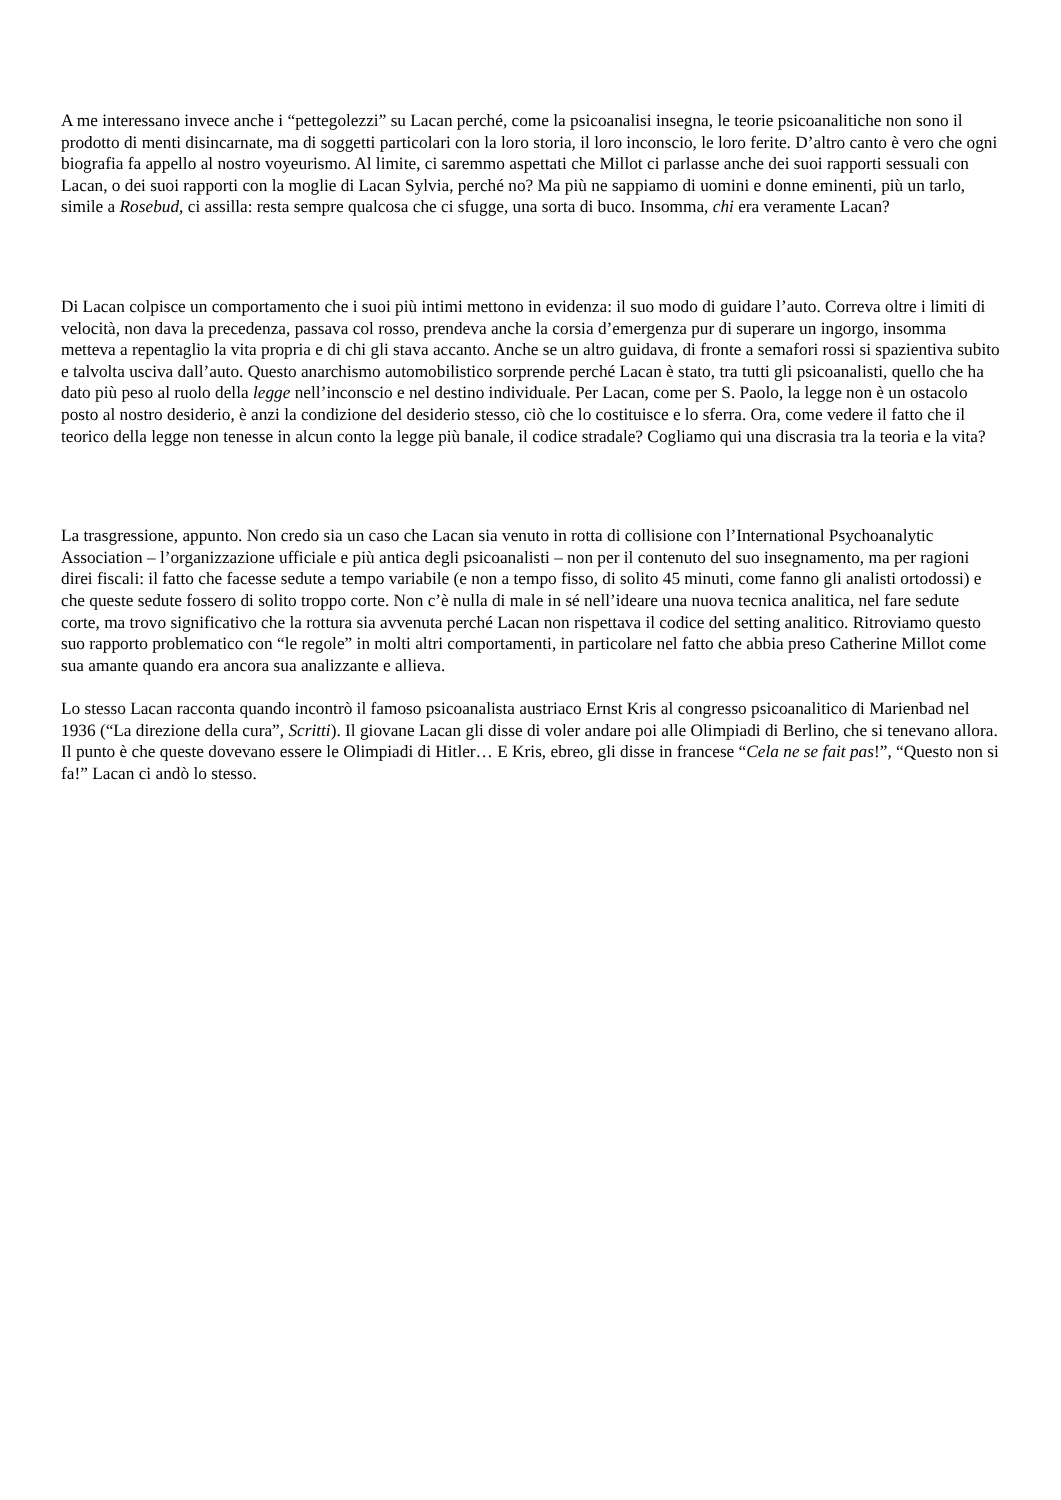A me interessano invece anche i “pettegolezzi” su Lacan perché, come la psicoanalisi insegna, le teorie psicoanalitiche non sono il prodotto di menti disincarnate, ma di soggetti particolari con la loro storia, il loro inconscio, le loro ferite. D’altro canto è vero che ogni biografia fa appello al nostro voyeurismo. Al limite, ci saremmo aspettati che Millot ci parlasse anche dei suoi rapporti sessuali con Lacan, o dei suoi rapporti con la moglie di Lacan Sylvia, perché no? Ma più ne sappiamo di uomini e donne eminenti, più un tarlo, simile a Rosebud, ci assilla: resta sempre qualcosa che ci sfugge, una sorta di buco. Insomma, chi era veramente Lacan?
Di Lacan colpisce un comportamento che i suoi più intimi mettono in evidenza: il suo modo di guidare l’auto. Correva oltre i limiti di velocità, non dava la precedenza, passava col rosso, prendeva anche la corsia d’emergenza pur di superare un ingorgo, insomma metteva a repentaglio la vita propria e di chi gli stava accanto. Anche se un altro guidava, di fronte a semafori rossi si spazientiva subito e talvolta usciva dall’auto. Questo anarchismo automobilistico sorprende perché Lacan è stato, tra tutti gli psicoanalisti, quello che ha dato più peso al ruolo della legge nell’inconscio e nel destino individuale. Per Lacan, come per S. Paolo, la legge non è un ostacolo posto al nostro desiderio, è anzi la condizione del desiderio stesso, ciò che lo costituisce e lo sferra. Ora, come vedere il fatto che il teorico della legge non tenesse in alcun conto la legge più banale, il codice stradale? Cogliamo qui una discrasia tra la teoria e la vita?
La trasgressione, appunto. Non credo sia un caso che Lacan sia venuto in rotta di collisione con l’International Psychoanalytic Association – l’organizzazione ufficiale e più antica degli psicoanalisti – non per il contenuto del suo insegnamento, ma per ragioni direi fiscali: il fatto che facesse sedute a tempo variabile (e non a tempo fisso, di solito 45 minuti, come fanno gli analisti ortodossi) e che queste sedute fossero di solito troppo corte. Non c’è nulla di male in sé nell’ideare una nuova tecnica analitica, nel fare sedute corte, ma trovo significativo che la rottura sia avvenuta perché Lacan non rispettava il codice del setting analitico. Ritroviamo questo suo rapporto problematico con “le regole” in molti altri comportamenti, in particolare nel fatto che abbia preso Catherine Millot come sua amante quando era ancora sua analizzante e allieva.
Lo stesso Lacan racconta quando incontrò il famoso psicoanalista austriaco Ernst Kris al congresso psicoanalitico di Marienbad nel 1936 (“La direzione della cura”, Scritti). Il giovane Lacan gli disse di voler andare poi alle Olimpiadi di Berlino, che si tenevano allora. Il punto è che queste dovevano essere le Olimpiadi di Hitler… E Kris, ebreo, gli disse in francese “Cela ne se fait pas!”, “Questo non si fa!” Lacan ci andò lo stesso.